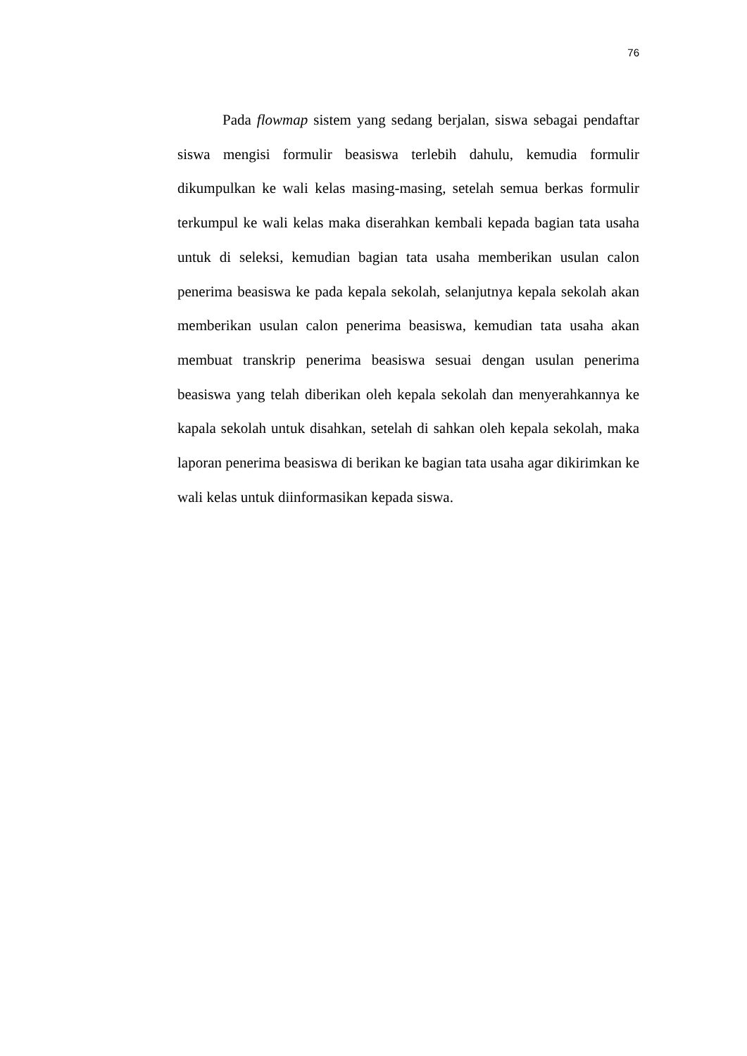76
Pada flowmap sistem yang sedang berjalan, siswa sebagai pendaftar siswa mengisi formulir beasiswa terlebih dahulu, kemudia formulir dikumpulkan ke wali kelas masing-masing, setelah semua berkas formulir terkumpul ke wali kelas maka diserahkan kembali kepada bagian tata usaha untuk di seleksi, kemudian bagian tata usaha memberikan usulan calon penerima beasiswa ke pada kepala sekolah, selanjutnya kepala sekolah akan memberikan usulan calon penerima beasiswa, kemudian tata usaha akan membuat transkrip penerima beasiswa sesuai dengan usulan penerima beasiswa yang telah diberikan oleh kepala sekolah dan menyerahkannya ke kapala sekolah untuk disahkan, setelah di sahkan oleh kepala sekolah, maka laporan penerima beasiswa di berikan ke bagian tata usaha agar dikirimkan ke wali kelas untuk diinformasikan kepada siswa.